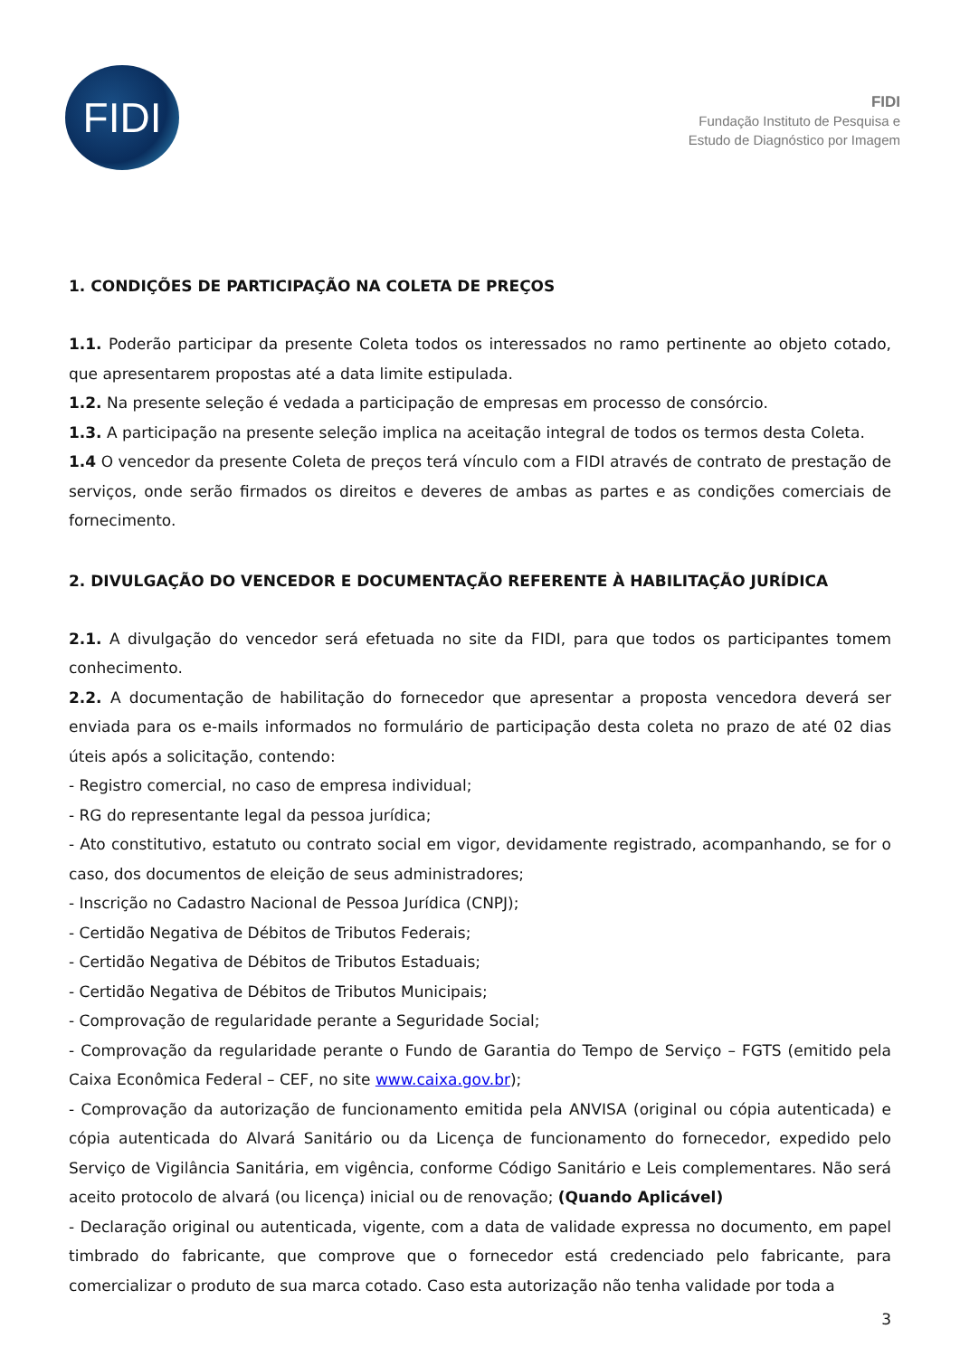FIDI
FIDI
Fundação Instituto de Pesquisa e
Estudo de Diagnóstico por Imagem
1. CONDIÇÕES DE PARTICIPAÇÃO NA COLETA DE PREÇOS
1.1. Poderão participar da presente Coleta todos os interessados no ramo pertinente ao objeto cotado, que apresentarem propostas até a data limite estipulada.
1.2. Na presente seleção é vedada a participação de empresas em processo de consórcio.
1.3. A participação na presente seleção implica na aceitação integral de todos os termos desta Coleta.
1.4 O vencedor da presente Coleta de preços terá vínculo com a FIDI através de contrato de prestação de serviços, onde serão firmados os direitos e deveres de ambas as partes e as condições comerciais de fornecimento.
2. DIVULGAÇÃO DO VENCEDOR E DOCUMENTAÇÃO REFERENTE À HABILITAÇÃO JURÍDICA
2.1. A divulgação do vencedor será efetuada no site da FIDI, para que todos os participantes tomem conhecimento.
2.2. A documentação de habilitação do fornecedor que apresentar a proposta vencedora deverá ser enviada para os e-mails informados no formulário de participação desta coleta no prazo de até 02 dias úteis após a solicitação, contendo:
- Registro comercial, no caso de empresa individual;
- RG do representante legal da pessoa jurídica;
- Ato constitutivo, estatuto ou contrato social em vigor, devidamente registrado, acompanhando, se for o caso, dos documentos de eleição de seus administradores;
- Inscrição no Cadastro Nacional de Pessoa Jurídica (CNPJ);
- Certidão Negativa de Débitos de Tributos Federais;
- Certidão Negativa de Débitos de Tributos Estaduais;
- Certidão Negativa de Débitos de Tributos Municipais;
- Comprovação de regularidade perante a Seguridade Social;
- Comprovação da regularidade perante o Fundo de Garantia do Tempo de Serviço – FGTS (emitido pela Caixa Econômica Federal – CEF, no site www.caixa.gov.br);
- Comprovação da autorização de funcionamento emitida pela ANVISA (original ou cópia autenticada) e cópia autenticada do Alvará Sanitário ou da Licença de funcionamento do fornecedor, expedido pelo Serviço de Vigilância Sanitária, em vigência, conforme Código Sanitário e Leis complementares. Não será aceito protocolo de alvará (ou licença) inicial ou de renovação; (Quando Aplicável)
- Declaração original ou autenticada, vigente, com a data de validade expressa no documento, em papel timbrado do fabricante, que comprove que o fornecedor está credenciado pelo fabricante, para comercializar o produto de sua marca cotado. Caso esta autorização não tenha validade por toda a
3